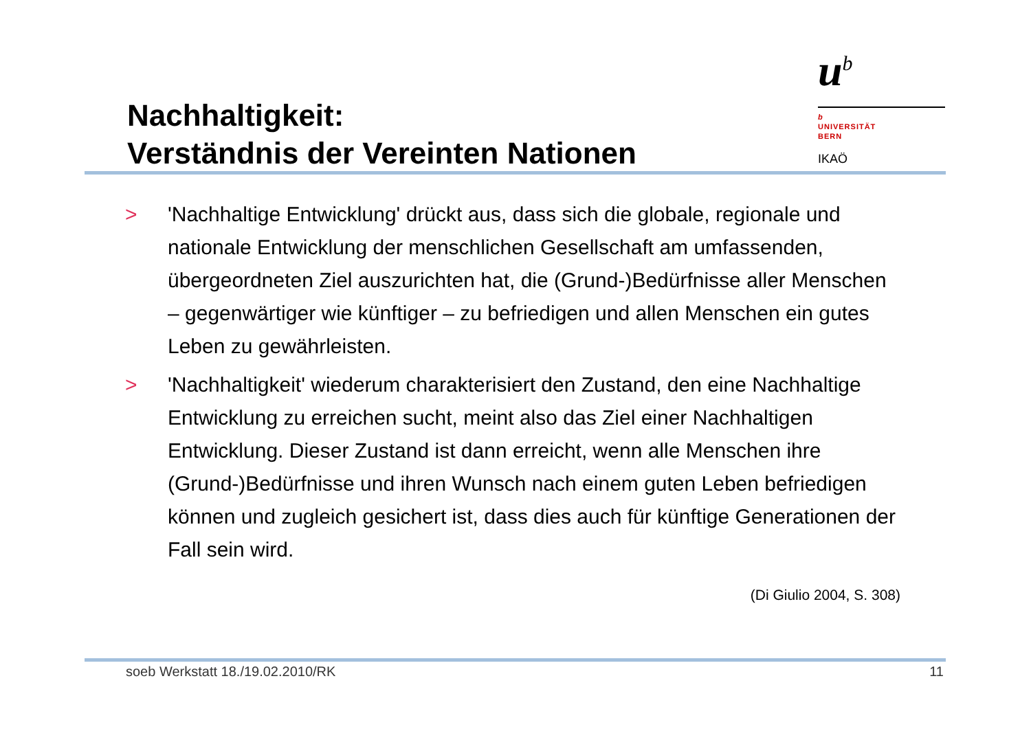Nachhaltigkeit:
Verständnis der Vereinten Nationen
u<sup>b</sup>
b
UNIVERSITÄT
BERN
IKAÖ
> 'Nachhaltige Entwicklung' drückt aus, dass sich die globale, regionale und nationale Entwicklung der menschlichen Gesellschaft am umfassenden, übergeordneten Ziel auszurichten hat, die (Grund-)Bedürfnisse aller Menschen – gegenwärtiger wie künftiger – zu befriedigen und allen Menschen ein gutes Leben zu gewährleisten.
> 'Nachhaltigkeit' wiederum charakterisiert den Zustand, den eine Nachhaltige Entwicklung zu erreichen sucht, meint also das Ziel einer Nachhaltigen Entwicklung. Dieser Zustand ist dann erreicht, wenn alle Menschen ihre (Grund-)Bedürfnisse und ihren Wunsch nach einem guten Leben befriedigen können und zugleich gesichert ist, dass dies auch für künftige Generationen der Fall sein wird.
(Di Giulio 2004, S. 308)
soeb Werkstatt 18./19.02.2010/RK 11